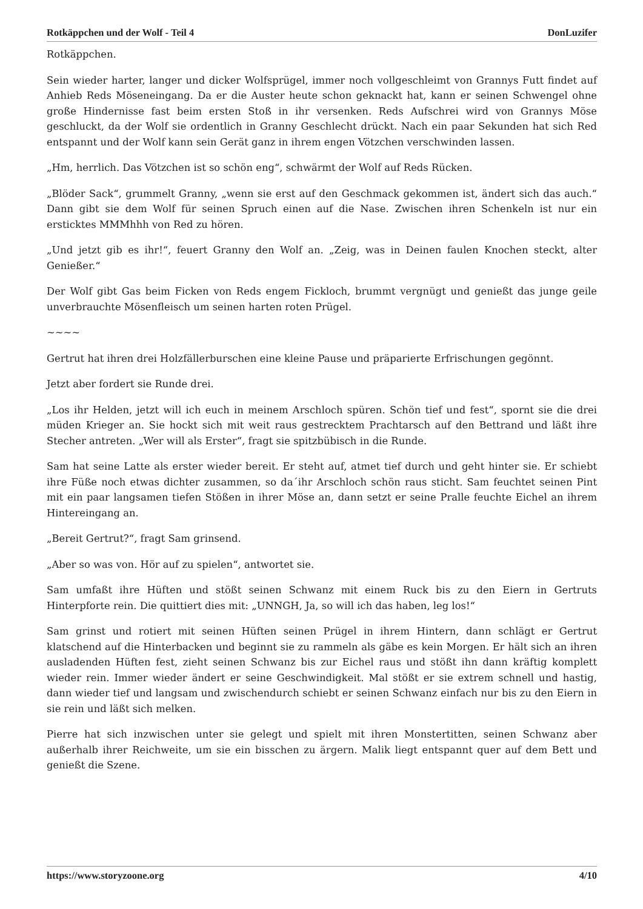Rotkäppchen und der Wolf - Teil 4 DonLuzifer
Rotkäppchen.
Sein wieder harter, langer und dicker Wolfsprügel, immer noch vollgeschleimt von Grannys Futt findet auf Anhieb Reds Möseneingang. Da er die Auster heute schon geknackt hat, kann er seinen Schwengel ohne große Hindernisse fast beim ersten Stoß in ihr versenken. Reds Aufschrei wird von Grannys Möse geschluckt, da der Wolf sie ordentlich in Granny Geschlecht drückt. Nach ein paar Sekunden hat sich Red entspannt und der Wolf kann sein Gerät ganz in ihrem engen Vötzchen verschwinden lassen.
„Hm, herrlich. Das Vötzchen ist so schön eng“, schwärmt der Wolf auf Reds Rücken.
„Blöder Sack“, grummelt Granny, „wenn sie erst auf den Geschmack gekommen ist, ändert sich das auch.“ Dann gibt sie dem Wolf für seinen Spruch einen auf die Nase. Zwischen ihren Schenkeln ist nur ein ersticktes MMMhhh von Red zu hören.
„Und jetzt gib es ihr!“, feuert Granny den Wolf an. „Zeig, was in Deinen faulen Knochen steckt, alter Genießer.“
Der Wolf gibt Gas beim Ficken von Reds engem Fickloch, brummt vergnügt und genießt das junge geile unverbrauchte Mösenfleisch um seinen harten roten Prügel.
~~~~
Gertrut hat ihren drei Holzfällerburschen eine kleine Pause und präparierte Erfrischungen gegönnt.
Jetzt aber fordert sie Runde drei.
„Los ihr Helden, jetzt will ich euch in meinem Arschloch spüren. Schön tief und fest“, spornt sie die drei müden Krieger an. Sie hockt sich mit weit raus gestrecktem Prachtarsch auf den Bettrand und läßt ihre Stecher antreten. „Wer will als Erster“, fragt sie spitzbübisch in die Runde.
Sam hat seine Latte als erster wieder bereit. Er steht auf, atmet tief durch und geht hinter sie. Er schiebt ihre Füße noch etwas dichter zusammen, so da´ihr Arschloch schön raus sticht. Sam feuchtet seinen Pint mit ein paar langsamen tiefen Stößen in ihrer Möse an, dann setzt er seine Pralle feuchte Eichel an ihrem Hintereingang an.
„Bereit Gertrut?“, fragt Sam grinsend.
„Aber so was von. Hör auf zu spielen“, antwortet sie.
Sam umfaßt ihre Hüften und stößt seinen Schwanz mit einem Ruck bis zu den Eiern in Gertruts Hinterpforte rein. Die quittiert dies mit: „UNNGH, Ja, so will ich das haben, leg los!“
Sam grinst und rotiert mit seinen Hüften seinen Prügel in ihrem Hintern, dann schlägt er Gertrut klatschend auf die Hinterbacken und beginnt sie zu rammeln als gäbe es kein Morgen. Er hält sich an ihren ausladenden Hüften fest, zieht seinen Schwanz bis zur Eichel raus und stößt ihn dann kräftig komplett wieder rein. Immer wieder ändert er seine Geschwindigkeit. Mal stößt er sie extrem schnell und hastig, dann wieder tief und langsam und zwischendurch schiebt er seinen Schwanz einfach nur bis zu den Eiern in sie rein und läßt sich melken.
Pierre hat sich inzwischen unter sie gelegt und spielt mit ihren Monstertitten, seinen Schwanz aber außerhalb ihrer Reichweite, um sie ein bisschen zu ärgern. Malik liegt entspannt quer auf dem Bett und genießt die Szene.
https://www.storyzoone.org 4/10